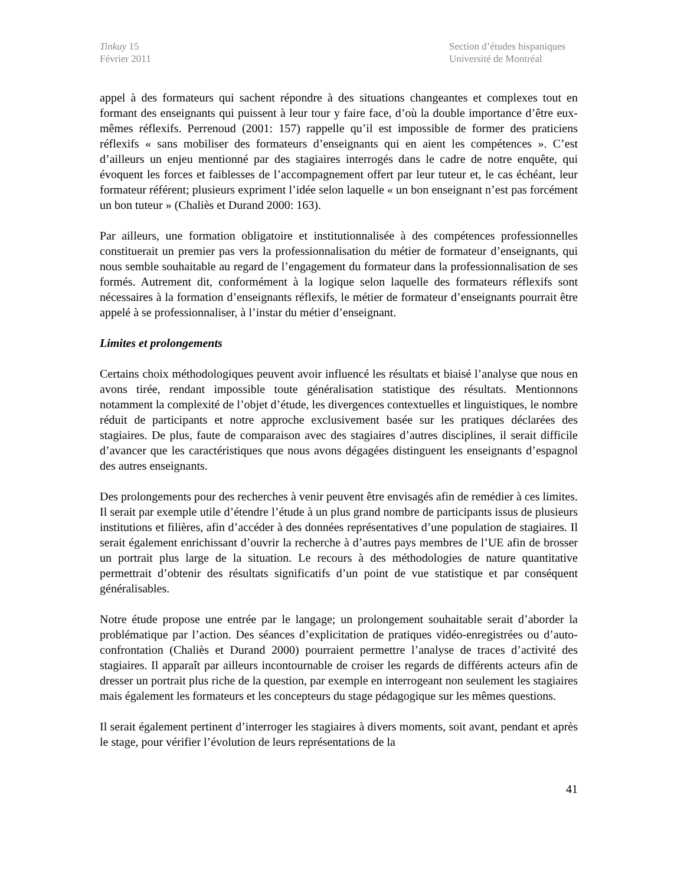Tinkuy 15
Février 2011
Section d’études hispaniques
Université de Montréal
appel à des formateurs qui sachent répondre à des situations changeantes et complexes tout en formant des enseignants qui puissent à leur tour y faire face, d’où la double importance d’être eux-mêmes réflexifs. Perrenoud (2001: 157) rappelle qu’il est impossible de former des praticiens réflexifs « sans mobiliser des formateurs d’enseignants qui en aient les compétences ». C’est d’ailleurs un enjeu mentionné par des stagiaires interrogés dans le cadre de notre enquête, qui évoquent les forces et faiblesses de l’accompagnement offert par leur tuteur et, le cas échéant, leur formateur référent; plusieurs expriment l’idée selon laquelle « un bon enseignant n’est pas forcément un bon tuteur » (Chaliès et Durand 2000: 163).
Par ailleurs, une formation obligatoire et institutionnalisée à des compétences professionnelles constituerait un premier pas vers la professionnalisation du métier de formateur d’enseignants, qui nous semble souhaitable au regard de l’engagement du formateur dans la professionnalisation de ses formés. Autrement dit, conformément à la logique selon laquelle des formateurs réflexifs sont nécessaires à la formation d’enseignants réflexifs, le métier de formateur d’enseignants pourrait être appelé à se professionnaliser, à l’instar du métier d’enseignant.
Limites et prolongements
Certains choix méthodologiques peuvent avoir influencé les résultats et biaisé l’analyse que nous en avons tirée, rendant impossible toute généralisation statistique des résultats. Mentionnons notamment la complexité de l’objet d’étude, les divergences contextuelles et linguistiques, le nombre réduit de participants et notre approche exclusivement basée sur les pratiques déclarées des stagiaires. De plus, faute de comparaison avec des stagiaires d’autres disciplines, il serait difficile d’avancer que les caractéristiques que nous avons dégagées distinguent les enseignants d’espagnol des autres enseignants.
Des prolongements pour des recherches à venir peuvent être envisagés afin de remédier à ces limites. Il serait par exemple utile d’étendre l’étude à un plus grand nombre de participants issus de plusieurs institutions et filières, afin d’accéder à des données représentatives d’une population de stagiaires. Il serait également enrichissant d’ouvrir la recherche à d’autres pays membres de l’UE afin de brosser un portrait plus large de la situation. Le recours à des méthodologies de nature quantitative permettrait d’obtenir des résultats significatifs d’un point de vue statistique et par conséquent généralisables.
Notre étude propose une entrée par le langage; un prolongement souhaitable serait d’aborder la problématique par l’action. Des séances d’explicitation de pratiques vidéo-enregistrées ou d’auto-confrontation (Chaliès et Durand 2000) pourraient permettre l’analyse de traces d’activité des stagiaires. Il apparaît par ailleurs incontournable de croiser les regards de différents acteurs afin de dresser un portrait plus riche de la question, par exemple en interrogeant non seulement les stagiaires mais également les formateurs et les concepteurs du stage pédagogique sur les mêmes questions.
Il serait également pertinent d’interroger les stagiaires à divers moments, soit avant, pendant et après le stage, pour vérifier l’évolution de leurs représentations de la
41